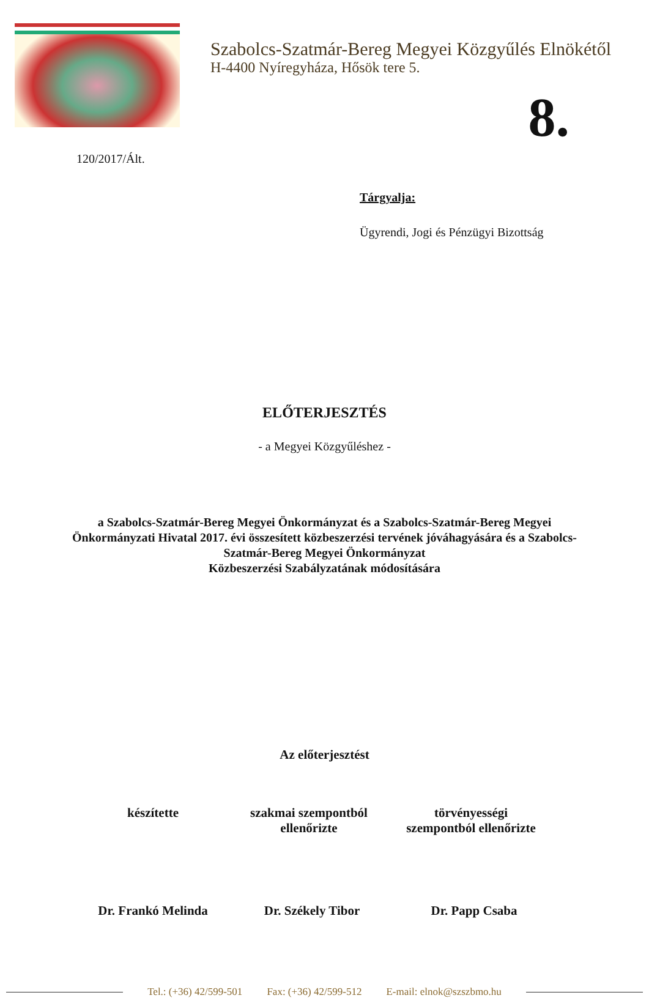Szabolcs-Szatmár-Bereg Megyei Közgyűlés Elnökétől
H-4400 Nyíregyháza, Hősök tere 5.
8.
120/2017/Ált.
Tárgyalja:
Ügyrendi, Jogi és Pénzügyi Bizottság
ELŐTERJESZTÉS
- a Megyei Közgyűléshez -
a Szabolcs-Szatmár-Bereg Megyei Önkormányzat és a Szabolcs-Szatmár-Bereg Megyei Önkormányzati Hivatal 2017. évi összesített közbeszerzési tervének jóváhagyására és a Szabolcs-Szatmár-Bereg Megyei Önkormányzat
Közbeszerzési Szabályzatának módosítására
Az előterjesztést
készítette szakmai szempontból
ellenőrizte
törvényességi
szempontból ellenőrizte
Dr. Frankó Melinda Dr. Székely Tibor Dr. Papp Csaba
Tel.: (+36) 42/599-501 Fax: (+36) 42/599-512 E-mail: elnok@szszbmo.hu